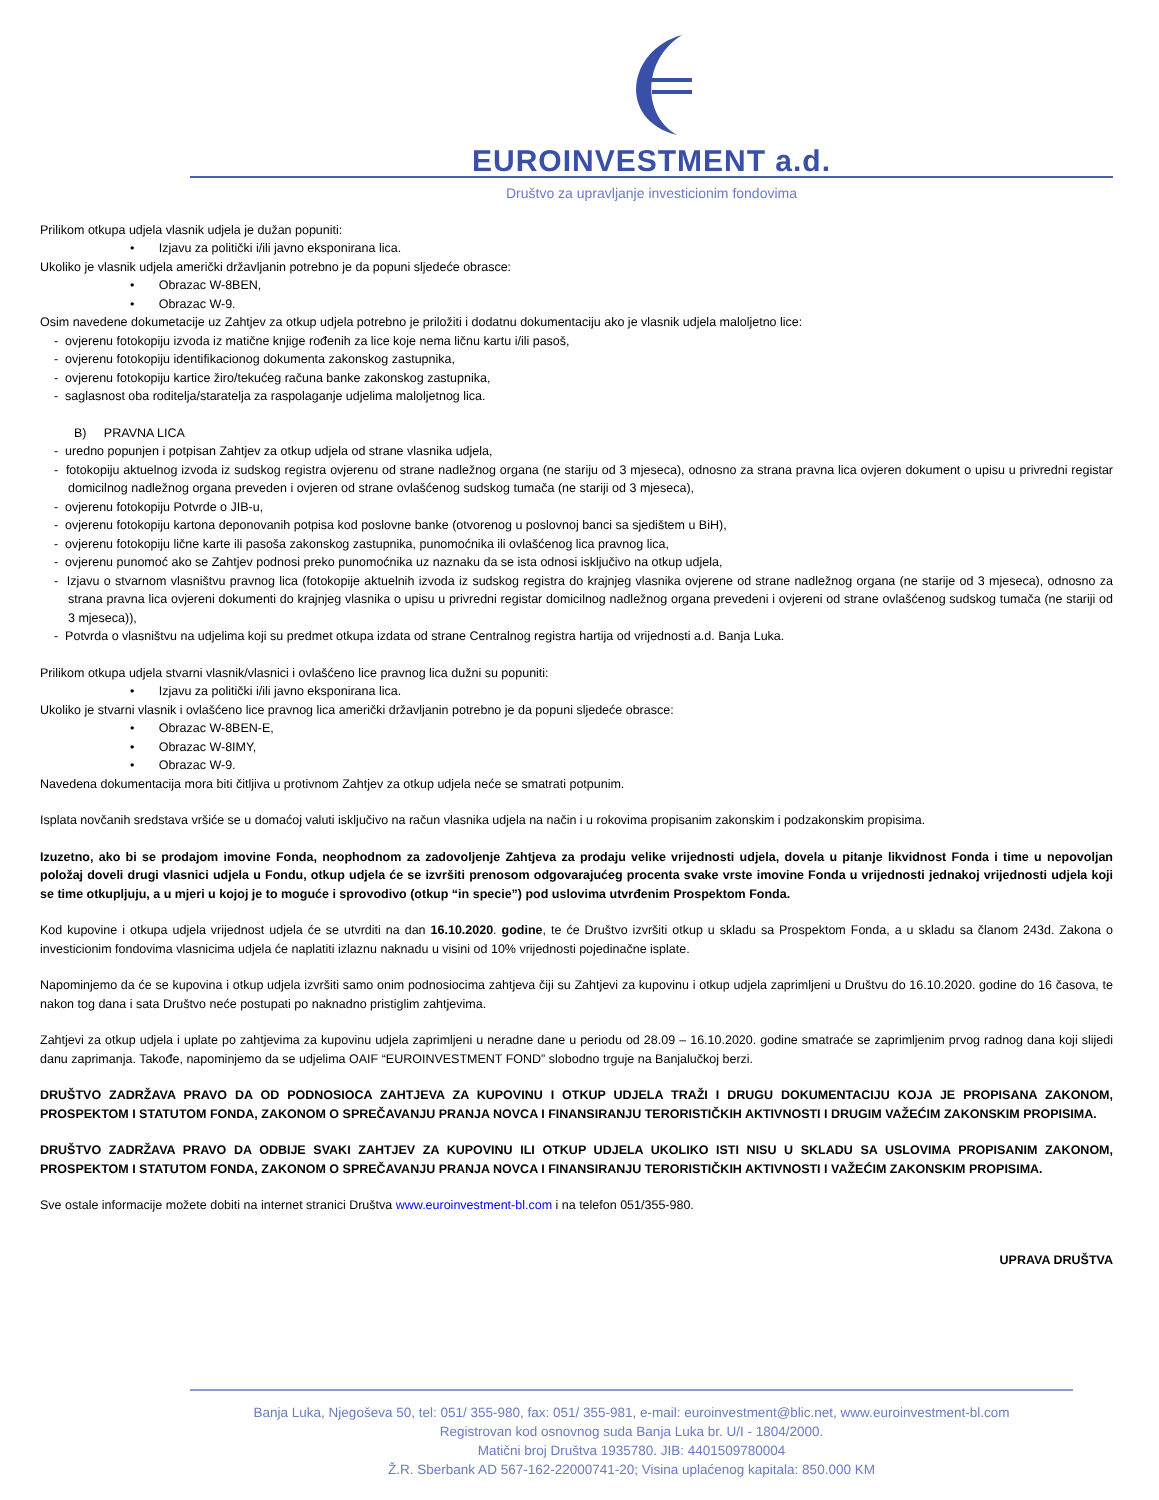EUROINVESTMENT a.d.
Društvo za upravljanje investicionim fondovima
Prilikom otkupa udjela vlasnik udjela je dužan popuniti:
• Izjavu za politički i/ili javno eksponirana lica.
Ukoliko je vlasnik udjela američki državljanin potrebno je da popuni sljedeće obrasce:
• Obrazac W-8BEN,
• Obrazac W-9.
Osim navedene dokumetacije uz Zahtjev za otkup udjela potrebno je priložiti i dodatnu dokumentaciju ako je vlasnik udjela maloljetno lice:
- ovjerenu fotokopiju izvoda iz matične knjige rođenih za lice koje nema ličnu kartu i/ili pasoš,
- ovjerenu fotokopiju identifikacionog dokumenta zakonskog zastupnika,
- ovjerenu fotokopiju kartice žiro/tekućeg računa banke zakonskog zastupnika,
- saglasnost oba roditelja/staratelja za raspolaganje udjelima maloljetnog lica.
B) PRAVNA LICA
- uredno popunjen i potpisan Zahtjev za otkup udjela od strane vlasnika udjela,
- fotokopiju aktuelnog izvoda iz sudskog registra ovjerenu od strane nadležnog organa (ne stariju od 3 mjeseca), odnosno za strana pravna lica ovjeren dokument o upisu u privredni registar domicilnog nadležnog organa preveden i ovjeren od strane ovlašćenog sudskog tumača (ne stariji od 3 mjeseca),
- ovjerenu fotokopiju Potvrde o JIB-u,
- ovjerenu fotokopiju kartona deponovanih potpisa kod poslovne banke (otvorenog u poslovnoj banci sa sjedištem u BiH),
- ovjerenu fotokopiju lične karte ili pasoša zakonskog zastupnika, punomoćnika ili ovlašćenog lica pravnog lica,
- ovjerenu punomoć ako se Zahtjev podnosi preko punomoćnika uz naznaku da se ista odnosi isključivo na otkup udjela,
- Izjavu o stvarnom vlasništvu pravnog lica (fotokopije aktuelnih izvoda iz sudskog registra do krajnjeg vlasnika ovjerene od strane nadležnog organa (ne starije od 3 mjeseca), odnosno za strana pravna lica ovjereni dokumenti do krajnjeg vlasnika o upisu u privredni registar domicilnog nadležnog organa prevedeni i ovjereni od strane ovlašćenog sudskog tumača (ne stariji od 3 mjeseca)),
- Potvrda o vlasništvu na udjelima koji su predmet otkupa izdata od strane Centralnog registra hartija od vrijednosti a.d. Banja Luka.
Prilikom otkupa udjela stvarni vlasnik/vlasnici i ovlašćeno lice pravnog lica dužni su popuniti:
• Izjavu za politički i/ili javno eksponirana lica.
Ukoliko je stvarni vlasnik i ovlašćeno lice pravnog lica američki državljanin potrebno je da popuni sljedeće obrasce:
• Obrazac W-8BEN-E,
• Obrazac W-8IMY,
• Obrazac W-9.
Navedena dokumentacija mora biti čitljiva u protivnom Zahtjev za otkup udjela neće se smatrati potpunim.
Isplata novčanih sredstava vršiće se u domaćoj valuti isključivo na račun vlasnika udjela na način i u rokovima propisanim zakonskim i podzakonskim propisima.
Izuzetno, ako bi se prodajom imovine Fonda, neophodnom za zadovoljenje Zahtjeva za prodaju velike vrijednosti udjela, dovela u pitanje likvidnost Fonda i time u nepovoljan položaj doveli drugi vlasnici udjela u Fondu, otkup udjela će se izvršiti prenosom odgovarajućeg procenta svake vrste imovine Fonda u vrijednosti jednakoj vrijednosti udjela koji se time otkupljuju, a u mjeri u kojoj je to moguće i sprovodivo (otkup “in specie”) pod uslovima utvrđenim Prospektom Fonda.
Kod kupovine i otkupa udjela vrijednost udjela će se utvrditi na dan 16.10.2020. godine, te će Društvo izvršiti otkup u skladu sa Prospektom Fonda, a u skladu sa članom 243d. Zakona o investicionim fondovima vlasnicima udjela će naplatiti izlaznu naknadu u visini od 10% vrijednosti pojedinačne isplate.
Napominjemo da će se kupovina i otkup udjela izvršiti samo onim podnosiocima zahtjeva čiji su Zahtjevi za kupovinu i otkup udjela zaprimljeni u Društvu do 16.10.2020. godine do 16 časova, te nakon tog dana i sata Društvo neće postupati po naknadno pristiglim zahtjevima.
Zahtjevi za otkup udjela i uplate po zahtjevima za kupovinu udjela zaprimljeni u neradne dane u periodu od 28.09 – 16.10.2020. godine smatraće se zaprimljenim prvog radnog dana koji slijedi danu zaprimanja. Takođe, napominjemo da se udjelima OAIF “EUROINVESTMENT FOND” slobodno trguje na Banjalučkoj berzi.
DRUŠTVO ZADRŽAVA PRAVO DA OD PODNOSIOCA ZAHTJEVA ZA KUPOVINU I OTKUP UDJELA TRAŽI I DRUGU DOKUMENTACIJU KOJA JE PROPISANA ZAKONOM, PROSPEKTOM I STATUTOM FONDA, ZAKONOM O SPREČAVANJU PRANJA NOVCA I FINANSIRANJU TERORISTIČKIH AKTIVNOSTI I DRUGIM VAŽEĆIM ZAKONSKIM PROPISIMA.
DRUŠTVO ZADRŽAVA PRAVO DA ODBIJE SVAKI ZAHTJEV ZA KUPOVINU ILI OTKUP UDJELA UKOLIKO ISTI NISU U SKLADU SA USLOVIMA PROPISANIM ZAKONOM, PROSPEKTOM I STATUTOM FONDA, ZAKONOM O SPREČAVANJU PRANJA NOVCA I FINANSIRANJU TERORISTIČKIH AKTIVNOSTI I VAŽEĆIM ZAKONSKIM PROPISIMA.
Sve ostale informacije možete dobiti na internet stranici Društva www.euroinvestment-bl.com i na telefon 051/355-980.
UPRAVA DRUŠTVA
Banja Luka, Njegoševa 50, tel: 051/ 355-980, fax: 051/ 355-981, e-mail: euroinvestment@blic.net, www.euroinvestment-bl.com
Registrovan kod osnovnog suda Banja Luka br. U/I - 1804/2000.
Matični broj Društva 1935780. JIB: 4401509780004
Ž.R. Sberbank AD 567-162-22000741-20; Visina uplaćenog kapitala: 850.000 KM